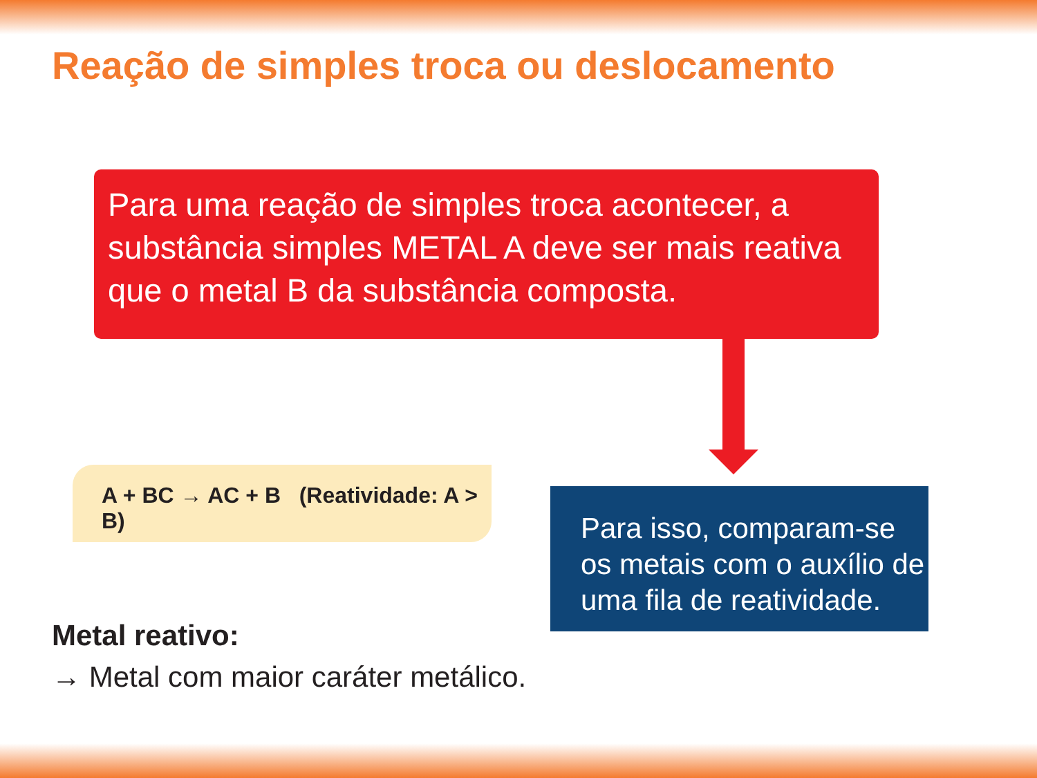Reação de simples troca ou deslocamento
Para uma reação de simples troca acontecer, a substância simples METAL A deve ser mais reativa que o metal B da substância composta.
A + BC → AC + B (Reatividade: A > B)
Para isso, comparam-se os metais com o auxílio de uma fila de reatividade.
Metal reativo:
→ Metal com maior caráter metálico.